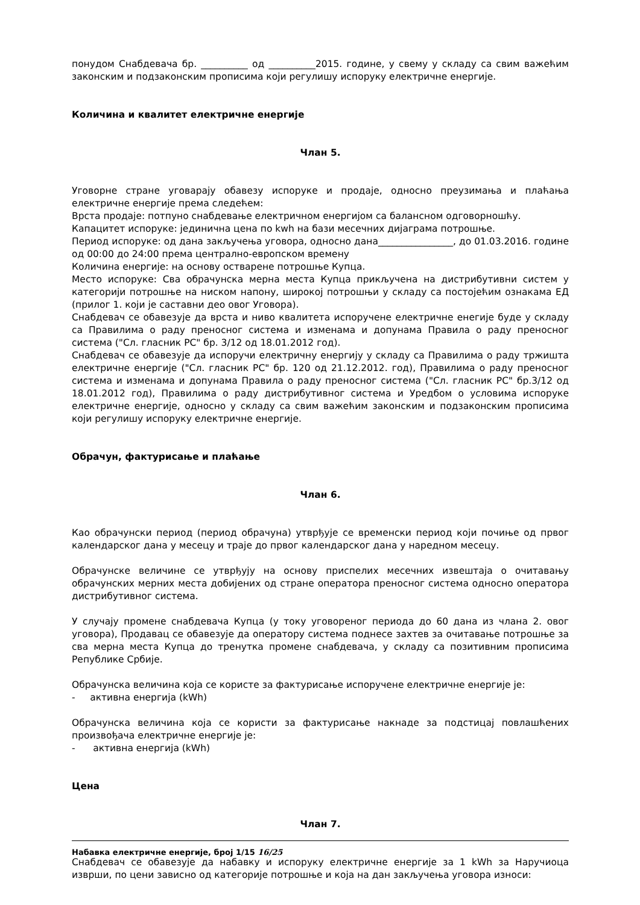понудом Снабдевача бр. __________ од __________2015. године, у свему у складу са свим важећим законским и подзаконским прописима који регулишу испоруку електричне енергије.
Количина и квалитет електричне енергије
Члан 5.
Уговорне стране уговарају обавезу испоруке и продаје, односно преузимања и плаћања електричне енергије према следећем:
Врста продаје: потпуно снабдевање електричном енергијом са балансном одговорношћу.
Капацитет испоруке: јединична цена по kwh на бази месечних дијаграма потрошње.
Период испоруке: од дана закључења уговора, односно дана________________, до 01.03.2016. године од 00:00 до 24:00 према централно-европском времену
Количина енергије: на основу остварене потрошње Купца.
Место испоруке: Сва обрачунска мерна места Купца прикључена на дистрибутивни систем у категорији потрошње на ниском напону, широкој потрошњи у складу са постојећим ознакама ЕД (прилог 1. који је саставни део овог Уговора).
Снабдевач се обавезује да врста и ниво квалитета испоручене електричне енегије буде у складу са Правилима о раду преносног система и изменама и допунама Правила о раду преносног система ("Сл. гласник РС" бр. 3/12 од 18.01.2012 год).
Снабдевач се обавезује да испоручи електричну енергију у складу са Правилима о раду тржишта електричне енергије ("Сл. гласник РС" бр. 120 од 21.12.2012. год), Правилима о раду преносног система и изменама и допунама Правила о раду преносног система ("Сл. гласник РС" бр.3/12 од 18.01.2012 год), Правилима о раду дистрибутивног система и Уредбом о условима испоруке електричне енергије, односно у складу са свим важећим законским и подзаконским прописима који регулишу испоруку електричне енергије.
Обрачун, фактурисање и плаћање
Члан 6.
Као обрачунски период (период обрачуна) утврђује се временски период који почиње од првог календарског дана у месецу и траје до првог календарског дана у наредном месецу.
Обрачунске величине се утврђују на основу приспелих месечних извештаја о очитавању обрачунских мерних места добијених од стране оператора преносног система односно оператора дистрибутивног система.
У случају промене снабдевача Купца (у току уговореног периода до 60 дана из члана 2. овог уговора), Продавац се обавезује да оператору система поднесе захтев за очитавање потрошње за сва мерна места Купца до тренутка промене снабдевача, у складу са позитивним прописима Републике Србије.
Обрачунска величина која се користе за фактурисање испоручене електричне енергије је:
- активна енергија (kWh)
Обрачунска величина која се користи за фактурисање накнаде за подстицај повлашћених произвођача електричне енергије је:
- активна енергија (kWh)
Цена
Члан 7.
Снабдевач се обавезује да набавку и испоруку електричне енергије за 1 kWh за Наручиоца изврши, по цени зависно од категорије потрошње и која на дан закључења уговора износи:
Набавка електричне енергије, број 1/15 16/25